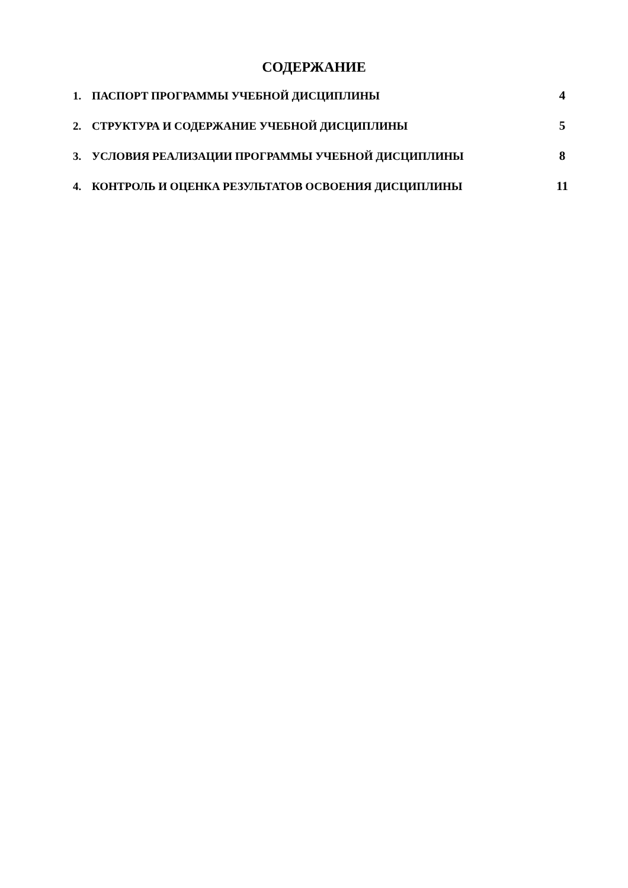СОДЕРЖАНИЕ
1. ПАСПОРТ ПРОГРАММЫ УЧЕБНОЙ ДИСЦИПЛИНЫ 4
2. СТРУКТУРА И СОДЕРЖАНИЕ УЧЕБНОЙ ДИСЦИПЛИНЫ 5
3. УСЛОВИЯ РЕАЛИЗАЦИИ ПРОГРАММЫ УЧЕБНОЙ ДИСЦИПЛИНЫ 8
4. КОНТРОЛЬ И ОЦЕНКА РЕЗУЛЬТАТОВ ОСВОЕНИЯ ДИСЦИПЛИНЫ 11